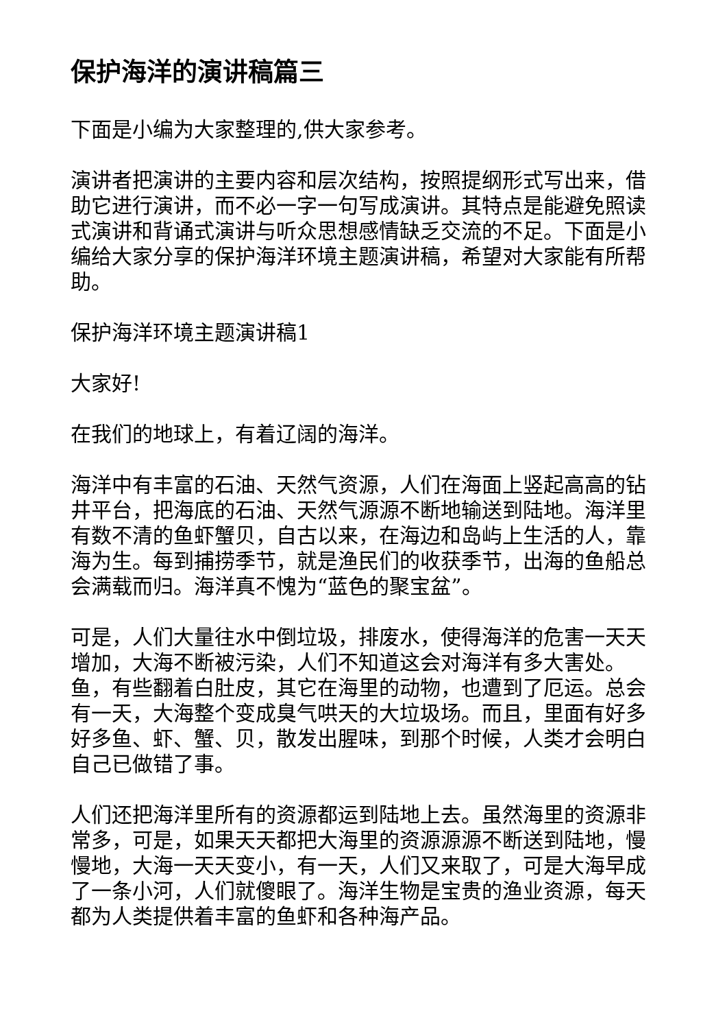保护海洋的演讲稿篇三
下面是小编为大家整理的,供大家参考。
演讲者把演讲的主要内容和层次结构，按照提纲形式写出来，借助它进行演讲，而不必一字一句写成演讲。其特点是能避免照读式演讲和背诵式演讲与听众思想感情缺乏交流的不足。下面是小编给大家分享的保护海洋环境主题演讲稿，希望对大家能有所帮助。
保护海洋环境主题演讲稿1
大家好!
在我们的地球上，有着辽阔的海洋。
海洋中有丰富的石油、天然气资源，人们在海面上竖起高高的钻井平台，把海底的石油、天然气源源不断地输送到陆地。海洋里有数不清的鱼虾蟹贝，自古以来，在海边和岛屿上生活的人，靠海为生。每到捕捞季节，就是渔民们的收获季节，出海的鱼船总会满载而归。海洋真不愧为“蓝色的聚宝盆”。
可是，人们大量往水中倒垃圾，排废水，使得海洋的危害一天天增加，大海不断被污染，人们不知道这会对海洋有多大害处。鱼，有些翻着白肚皮，其它在海里的动物，也遭到了厄运。总会有一天，大海整个变成臭气哄天的大垃圾场。而且，里面有好多好多鱼、虾、蟹、贝，散发出腥味，到那个时候，人类才会明白自己已做错了事。
人们还把海洋里所有的资源都运到陆地上去。虽然海里的资源非常多，可是，如果天天都把大海里的资源源源不断送到陆地，慢慢地，大海一天天变小，有一天，人们又来取了，可是大海早成了一条小河，人们就傻眼了。海洋生物是宝贵的渔业资源，每天都为人类提供着丰富的鱼虾和各种海产品。